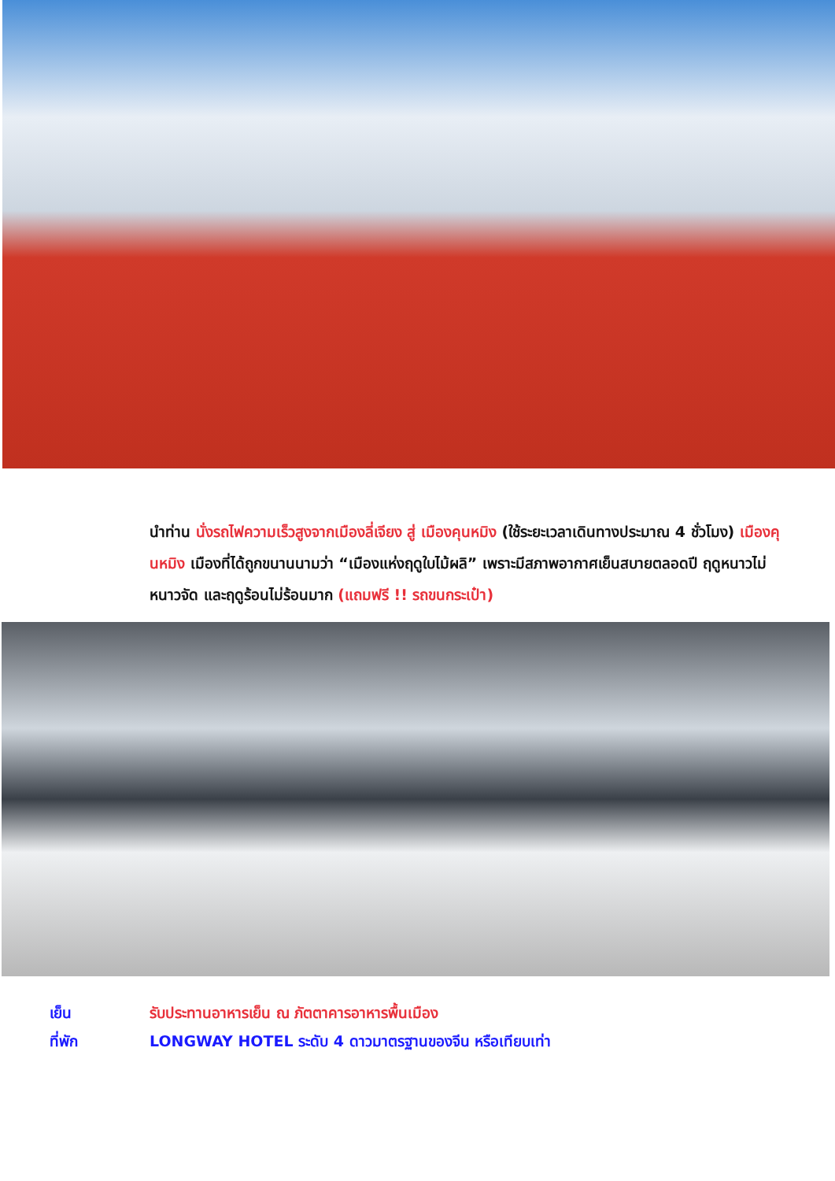นำท่าน นั่งรถไฟความเร็วสูงจากเมืองลี่เจียง สู่ เมืองคุนหมิง (ใช้ระยะเวลาเดินทางประมาณ 4 ชั่วโมง) เมืองคุนหมิง เมืองที่ได้ถูกขนานนามว่า “เมืองแห่งฤดูใบไม้ผลิ” เพราะมีสภาพอากาศเย็นสบายตลอดปี ฤดูหนาวไม่หนาวจัด และฤดูร้อนไม่ร้อนมาก (แถมฟรี !! รถขนกระเป๋า)
เย็น รับประทานอาหารเย็น ณ ภัตตาคารอาหารพื้นเมือง
ที่พัก LONGWAY HOTEL ระดับ 4 ดาวมาตรฐานของจีน หรือเทียบเท่า